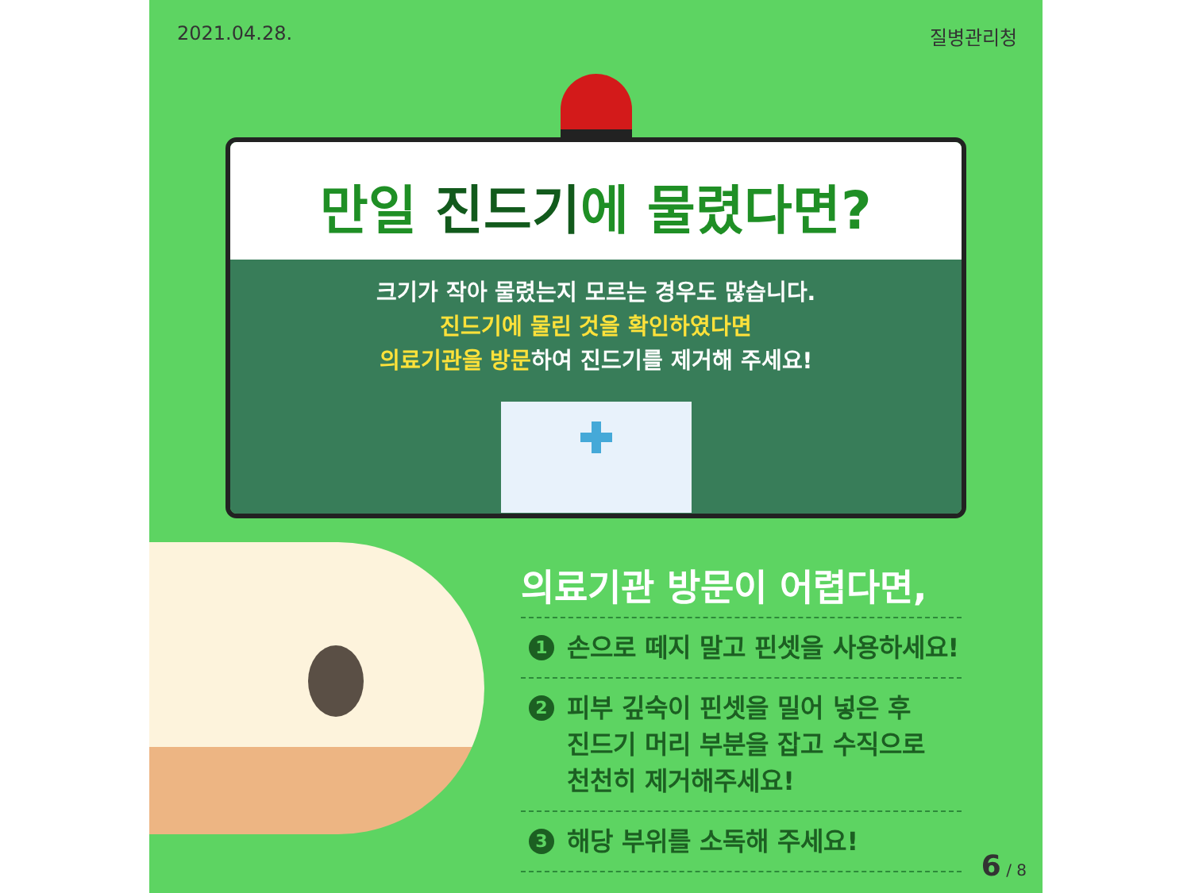2021.04.28. 질병관리청
만일 진드기에 물렸다면?
크기가 작아 물렸는지 모르는 경우도 많습니다.
진드기에 물린 것을 확인하였다면
의료기관을 방문하여 진드기를 제거해 주세요!
의료기관 방문이 어렵다면,
1 손으로 떼지 말고 핀셋을 사용하세요!
2 피부 깊숙이 핀셋을 밀어 넣은 후
진드기 머리 부분을 잡고 수직으로
천천히 제거해주세요!
3 해당 부위를 소독해 주세요!
6 / 8